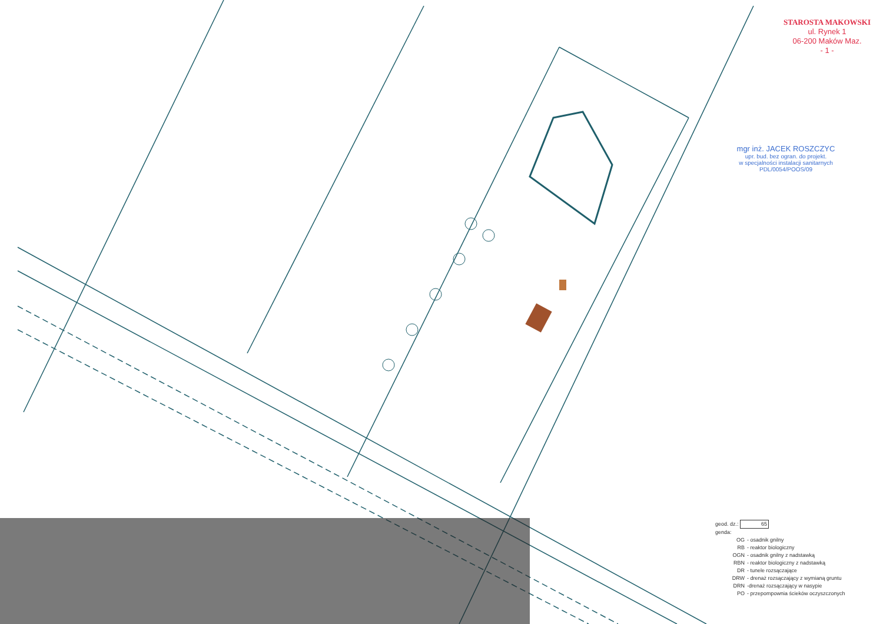STAROSTA MAKOWSKI
ul. Rynek 1
06-200 Maków Maz.
- 1 -
mgr inż. JACEK ROSZCZYC
upr. bud. bez ogran. do projekt.
w specjalności instalacji sanitarnych
PDL/0054/POOS/09
geod. dz.: 65
genda:
OG - osadnik gnilny
RB - reaktor biologiczny
OGN - osadnik gnilny z nadstawką
RBN - reaktor biologiczny z nadstawką
DR - tunele rozsączające
DRW - drenaż rozsączający z wymianą gruntu
DRN -drenaż rozsączający w nasypie
PO - przepompownia ścieków oczyszczonych